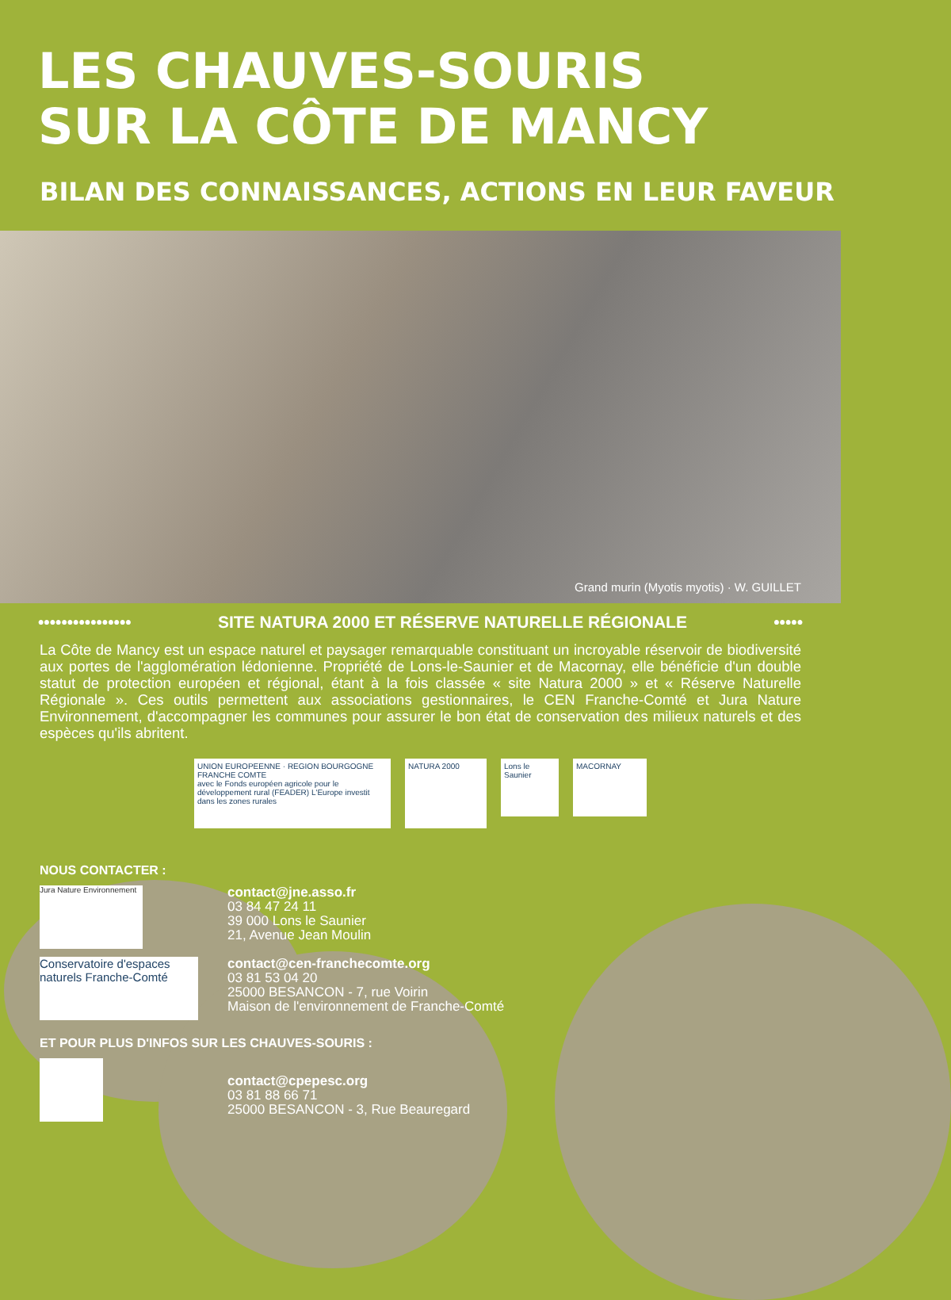LES CHAUVES-SOURIS
SUR LA CÔTE DE MANCY
BILAN DES CONNAISSANCES, ACTIONS EN LEUR FAVEUR
Grand murin (Myotis myotis) · W. GUILLET
•••••••••••••••• SITE NATURA 2000 ET RÉSERVE NATURELLE RÉGIONALE •••••
La Côte de Mancy est un espace naturel et paysager remarquable constituant un incroyable réservoir de biodiversité aux portes de l'agglomération lédonienne. Propriété de Lons-le-Saunier et de Macornay, elle bénéficie d'un double statut de protection européen et régional, étant à la fois classée « site Natura 2000 » et « Réserve Naturelle Régionale ». Ces outils permettent aux associations gestionnaires, le CEN Franche-Comté et Jura Nature Environnement, d'accompagner les communes pour assurer le bon état de conservation des milieux naturels et des espèces qu'ils abritent.
UNION EUROPEENNE · REGION BOURGOGNE FRANCHE COMTE
avec le Fonds européen agricole pour le développement rural (FEADER) L'Europe investit dans les zones rurales
NATURA 2000
Lons le Saunier
MACORNAY
NOUS CONTACTER :
Jura Nature Environnement
contact@jne.asso.fr
03 84 47 24 11
39 000 Lons le Saunier
21, Avenue Jean Moulin
Conservatoire d'espaces naturels Franche-Comté
contact@cen-franchecomte.org
03 81 53 04 20
25000 BESANCON - 7, rue Voirin
Maison de l'environnement de Franche-Comté
ET POUR PLUS D'INFOS SUR LES CHAUVES-SOURIS :
contact@cpepesc.org
03 81 88 66 71
25000 BESANCON - 3, Rue Beauregard